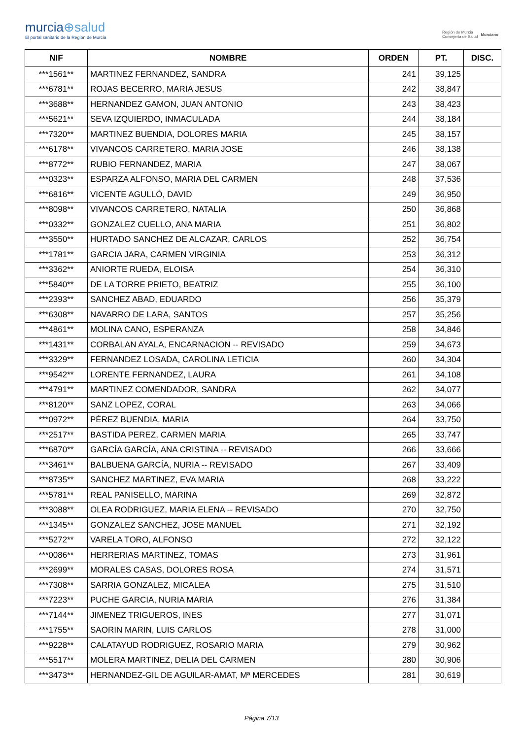murcia⊕salud
El portal sanitario de la Región de Murcia
Región de Murcia
Consejería de Salud
Murciano
| NIF | NOMBRE | ORDEN | PT. | DISC. |
| --- | --- | --- | --- | --- |
| ***1561** | MARTINEZ FERNANDEZ, SANDRA | 241 | 39,125 | |
| ***6781** | ROJAS BECERRO, MARIA JESUS | 242 | 38,847 | |
| ***3688** | HERNANDEZ GAMON, JUAN ANTONIO | 243 | 38,423 | |
| ***5621** | SEVA IZQUIERDO, INMACULADA | 244 | 38,184 | |
| ***7320** | MARTINEZ BUENDIA, DOLORES MARIA | 245 | 38,157 | |
| ***6178** | VIVANCOS CARRETERO, MARIA JOSE | 246 | 38,138 | |
| ***8772** | RUBIO FERNANDEZ, MARIA | 247 | 38,067 | |
| ***0323** | ESPARZA ALFONSO, MARIA DEL CARMEN | 248 | 37,536 | |
| ***6816** | VICENTE AGULLÓ, DAVID | 249 | 36,950 | |
| ***8098** | VIVANCOS CARRETERO, NATALIA | 250 | 36,868 | |
| ***0332** | GONZALEZ CUELLO, ANA MARIA | 251 | 36,802 | |
| ***3550** | HURTADO SANCHEZ DE ALCAZAR, CARLOS | 252 | 36,754 | |
| ***1781** | GARCIA JARA, CARMEN VIRGINIA | 253 | 36,312 | |
| ***3362** | ANIORTE RUEDA, ELOISA | 254 | 36,310 | |
| ***5840** | DE LA TORRE PRIETO, BEATRIZ | 255 | 36,100 | |
| ***2393** | SANCHEZ ABAD, EDUARDO | 256 | 35,379 | |
| ***6308** | NAVARRO DE LARA, SANTOS | 257 | 35,256 | |
| ***4861** | MOLINA CANO, ESPERANZA | 258 | 34,846 | |
| ***1431** | CORBALAN AYALA, ENCARNACION -- REVISADO | 259 | 34,673 | |
| ***3329** | FERNANDEZ LOSADA, CAROLINA LETICIA | 260 | 34,304 | |
| ***9542** | LORENTE FERNANDEZ, LAURA | 261 | 34,108 | |
| ***4791** | MARTINEZ COMENDADOR, SANDRA | 262 | 34,077 | |
| ***8120** | SANZ LOPEZ, CORAL | 263 | 34,066 | |
| ***0972** | PÉREZ BUENDIA, MARIA | 264 | 33,750 | |
| ***2517** | BASTIDA PEREZ, CARMEN MARIA | 265 | 33,747 | |
| ***6870** | GARCÍA GARCÍA, ANA CRISTINA -- REVISADO | 266 | 33,666 | |
| ***3461** | BALBUENA GARCÍA, NURIA -- REVISADO | 267 | 33,409 | |
| ***8735** | SANCHEZ MARTINEZ, EVA MARIA | 268 | 33,222 | |
| ***5781** | REAL PANISELLO, MARINA | 269 | 32,872 | |
| ***3088** | OLEA RODRIGUEZ, MARIA ELENA -- REVISADO | 270 | 32,750 | |
| ***1345** | GONZALEZ SANCHEZ, JOSE MANUEL | 271 | 32,192 | |
| ***5272** | VARELA TORO, ALFONSO | 272 | 32,122 | |
| ***0086** | HERRERIAS MARTINEZ, TOMAS | 273 | 31,961 | |
| ***2699** | MORALES CASAS, DOLORES ROSA | 274 | 31,571 | |
| ***7308** | SARRIA GONZALEZ, MICALEA | 275 | 31,510 | |
| ***7223** | PUCHE GARCIA, NURIA MARIA | 276 | 31,384 | |
| ***7144** | JIMENEZ TRIGUEROS, INES | 277 | 31,071 | |
| ***1755** | SAORIN MARIN, LUIS CARLOS | 278 | 31,000 | |
| ***9228** | CALATAYUD RODRIGUEZ, ROSARIO MARIA | 279 | 30,962 | |
| ***5517** | MOLERA MARTINEZ, DELIA DEL CARMEN | 280 | 30,906 | |
| ***3473** | HERNANDEZ-GIL DE AGUILAR-AMAT, Mª MERCEDES | 281 | 30,619 | |
Página 7/13